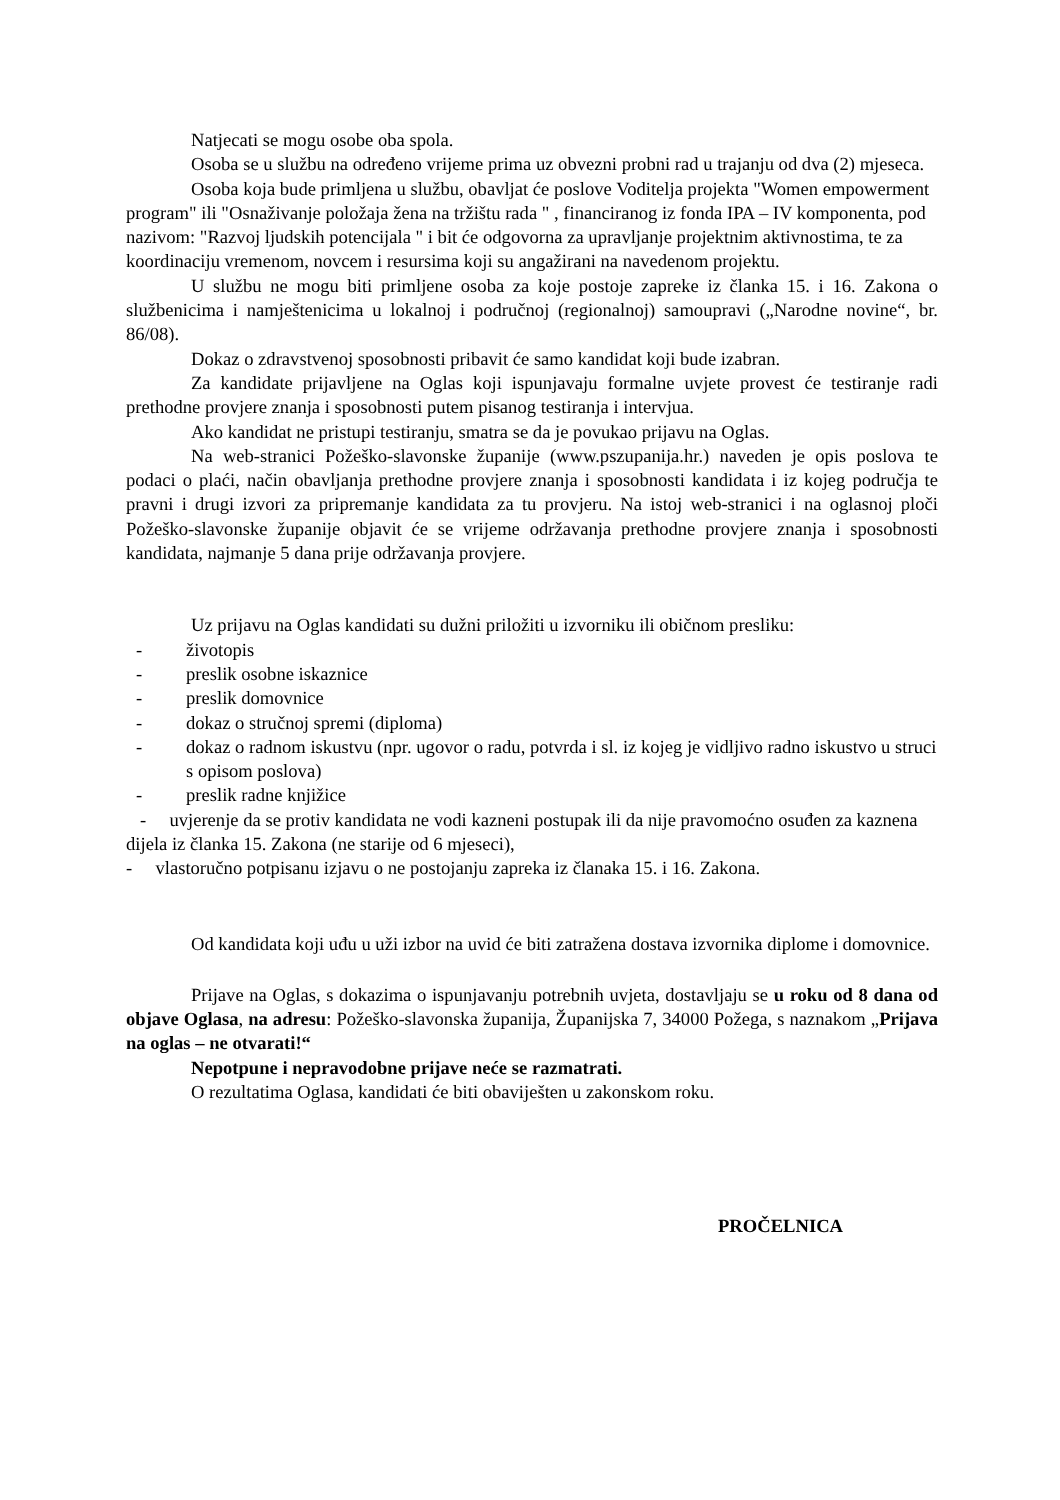Natjecati se mogu osobe oba spola.
Osoba se u službu na određeno vrijeme prima uz obvezni probni rad u trajanju od dva (2) mjeseca.
Osoba koja bude primljena u službu, obavljat će poslove Voditelja projekta "Women empowerment program" ili "Osnaživanje položaja žena na tržištu rada " , financiranog iz fonda IPA – IV komponenta, pod nazivom: "Razvoj ljudskih potencijala " i bit će odgovorna za upravljanje projektnim aktivnostima, te za koordinaciju vremenom, novcem i resursima koji su angažirani na navedenom projektu.
U službu ne mogu biti primljene osoba za koje postoje zapreke iz članka 15. i 16. Zakona o službenicima i namještenicima u lokalnoj i područnoj (regionalnoj) samoupravi („Narodne novine“, br. 86/08).
Dokaz o zdravstvenoj sposobnosti pribavit će samo kandidat koji bude izabran.
Za kandidate prijavljene na Oglas koji ispunjavaju formalne uvjete provest će testiranje radi prethodne provjere znanja i sposobnosti putem pisanog testiranja i intervjua.
Ako kandidat ne pristupi testiranju, smatra se da je povukao prijavu na Oglas.
Na web-stranici Požeško-slavonske županije (www.pszupanija.hr.) naveden je opis poslova te podaci o plaći, način obavljanja prethodne provjere znanja i sposobnosti kandidata i iz kojeg područja te pravni i drugi izvori za pripremanje kandidata za tu provjeru. Na istoj web-stranici i na oglasnoj ploči Požeško-slavonske županije objavit će se vrijeme održavanja prethodne provjere znanja i sposobnosti kandidata, najmanje 5 dana prije održavanja provjere.
Uz prijavu na Oglas kandidati su dužni priložiti u izvorniku ili običnom presliku:
- životopis
- preslik osobne iskaznice
- preslik domovnice
- dokaz o stručnoj spremi (diploma)
- dokaz o radnom iskustvu (npr. ugovor o radu, potvrda i sl. iz kojeg je vidljivo radno iskustvo u struci s opisom poslova)
- preslik radne knjižice
- uvjerenje da se protiv kandidata ne vodi kazneni postupak ili da nije pravomoćno osuđen za kaznena dijela iz članka 15. Zakona (ne starije od 6 mjeseci),
- vlastoručno potpisanu izjavu o ne postojanju zapreka iz članaka 15. i 16. Zakona.
Od kandidata koji uđu u uži izbor na uvid će biti zatražena dostava izvornika diplome i domovnice.
Prijave na Oglas, s dokazima o ispunjavanju potrebnih uvjeta, dostavljaju se u roku od 8 dana od objave Oglasa, na adresu: Požeško-slavonska županija, Županijska 7, 34000 Požega, s naznakom „Prijava na oglas – ne otvarati!“
Nepotpune i nepravodobne prijave neće se razmatrati.
O rezultatima Oglasa, kandidati će biti obaviješten u zakonskom roku.
PROČELNICA